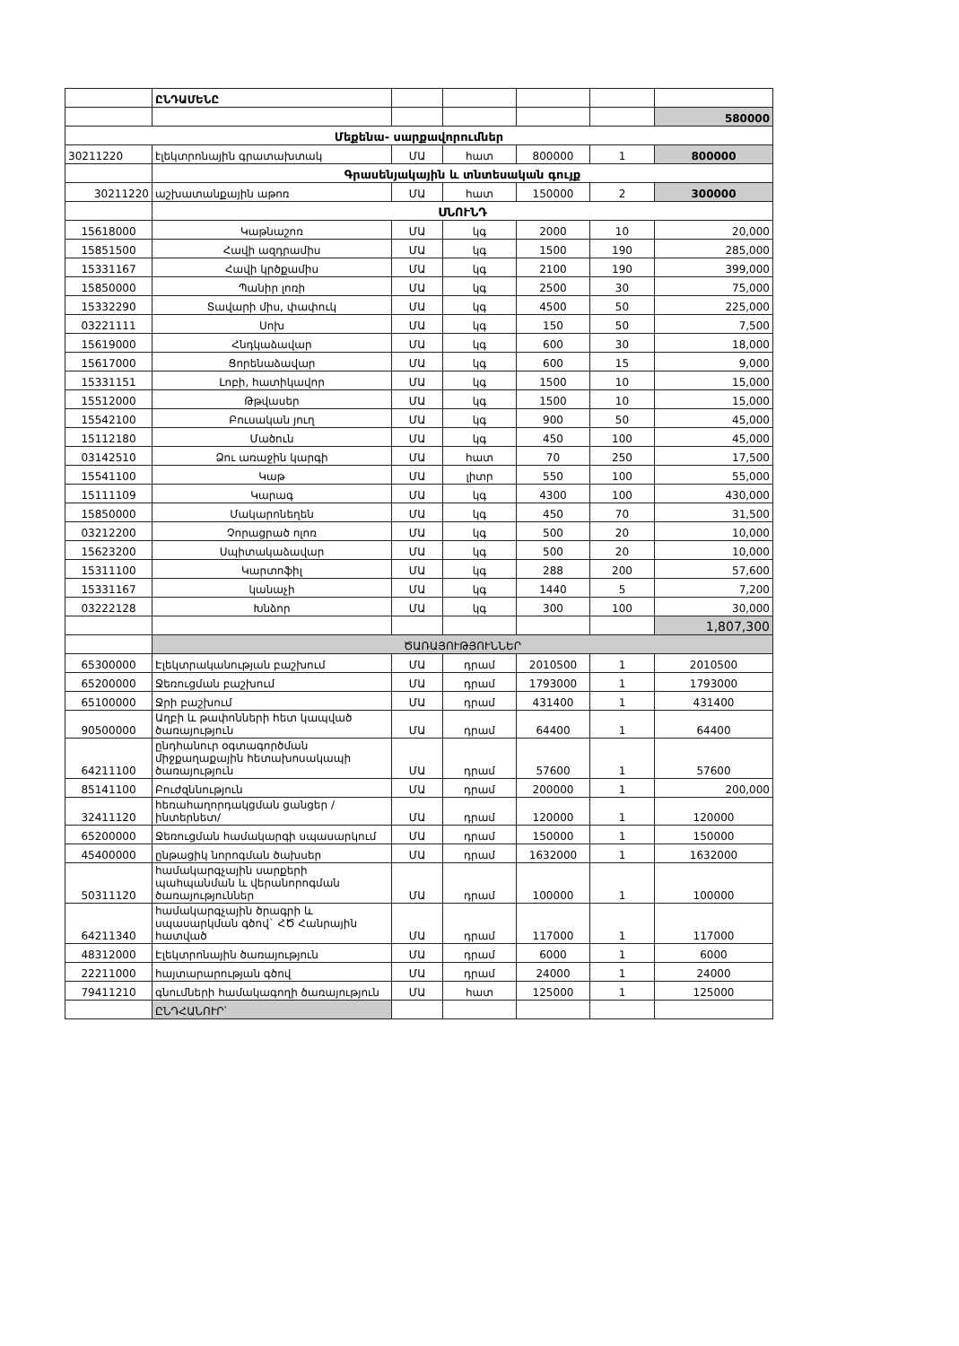| | ԸՆԴԱՄԵՆԸ | | | | | |
| | | | | | | 580000 |
| Մեքենա- սարքավորումներ | | | | | | |
| 30211220 | էլեկտրոնային գրատախտակ | ՄԱ | հատ | 800000 | 1 | 800000 |
| | Գրասենյակային և տնտեսական գույք | | | | | |
| 30211220 | աշխատանքային աթոռ | ՄԱ | հատ | 150000 | 2 | 300000 |
| | ՍՆՈՒՆԴ | | | | | |
| 15618000 | Կաթնաշոռ | ՄԱ | կգ | 2000 | 10 | 20,000 |
| 15851500 | Հավի ազդրամիս | ՄԱ | կգ | 1500 | 190 | 285,000 |
| 15331167 | Հավի կրծքամիս | ՄԱ | կգ | 2100 | 190 | 399,000 |
| 15850000 | Պանիր լոռի | ՄԱ | կգ | 2500 | 30 | 75,000 |
| 15332290 | Տավարի միս, փափուկ | ՄԱ | կգ | 4500 | 50 | 225,000 |
| 03221111 | Սոխ | ՄԱ | կգ | 150 | 50 | 7,500 |
| 15619000 | Հնդկաձավար | ՄԱ | կգ | 600 | 30 | 18,000 |
| 15617000 | Ցորենաձավար | ՄԱ | կգ | 600 | 15 | 9,000 |
| 15331151 | Լոբի, հատիկավոր | ՄԱ | կգ | 1500 | 10 | 15,000 |
| 15512000 | Թթվասեր | ՄԱ | կգ | 1500 | 10 | 15,000 |
| 15542100 | Բուսական յուղ | ՄԱ | կգ | 900 | 50 | 45,000 |
| 15112180 | Մածուն | ՄԱ | կգ | 450 | 100 | 45,000 |
| 03142510 | Ձու առաջին կարգի | ՄԱ | հատ | 70 | 250 | 17,500 |
| 15541100 | Կաթ | ՄԱ | լիտր | 550 | 100 | 55,000 |
| 15111109 | Կարագ | ՄԱ | կգ | 4300 | 100 | 430,000 |
| 15850000 | Մակարոնեղեն | ՄԱ | կգ | 450 | 70 | 31,500 |
| 03212200 | Չորացրած ոլոռ | ՄԱ | կգ | 500 | 20 | 10,000 |
| 15623200 | Սպիտակաձավար | ՄԱ | կգ | 500 | 20 | 10,000 |
| 15311100 | Կարտոֆիլ | ՄԱ | կգ | 288 | 200 | 57,600 |
| 15331167 | կանաչի | ՄԱ | կգ | 1440 | 5 | 7,200 |
| 03222128 | Խնձոր | ՄԱ | կգ | 300 | 100 | 30,000 |
| | | | | | | 1,807,300 |
| | ԾԱՌԱՅՈՒԹՅՈՒՆՆԵՐ | | | | | |
| 65300000 | Էլեկտրականության բաշխում | ՄԱ | դրամ | 2010500 | 1 | 2010500 |
| 65200000 | Ջեռուցման բաշխում | ՄԱ | դրամ | 1793000 | 1 | 1793000 |
| 65100000 | Ջրի բաշխում | ՄԱ | դրամ | 431400 | 1 | 431400 |
| 90500000 | Աղբի և թափոնների հետ կապված ծառայություն | ՄԱ | դրամ | 64400 | 1 | 64400 |
| 64211100 | ընդհանուր օգտագործման միջքաղաքային հետախոսակապի ծառայություն | ՄԱ | դրամ | 57600 | 1 | 57600 |
| 85141100 | Բուժզննություն | ՄԱ | դրամ | 200000 | 1 | 200,000 |
| 32411120 | հեռահաղորդակցման ցանցեր /ինտերնետ/ | ՄԱ | դրամ | 120000 | 1 | 120000 |
| 65200000 | Ջեռուցման համակարգի սպասարկում | ՄԱ | դրամ | 150000 | 1 | 150000 |
| 45400000 | ընթացիկ նորոգման ծախսեր | ՄԱ | դրամ | 1632000 | 1 | 1632000 |
| 50311120 | համակարգչային սարքերի պահպանման և վերանորոգման ծառայություններ | ՄԱ | դրամ | 100000 | 1 | 100000 |
| 64211340 | համակարգչային ծրագրի և սպասարկման գծով` ՀԾ Հանրային հատված | ՄԱ | դրամ | 117000 | 1 | 117000 |
| 48312000 | Էլեկտրոնային ծառայություն | ՄԱ | դրամ | 6000 | 1 | 6000 |
| 22211000 | հայտարարության գծով | ՄԱ | դրամ | 24000 | 1 | 24000 |
| 79411210 | գնումների համակագողի ծառայություն | ՄԱ | հատ | 125000 | 1 | 125000 |
| | ԸՆԴՀԱՆՈՒՐ՝ | | | | | |